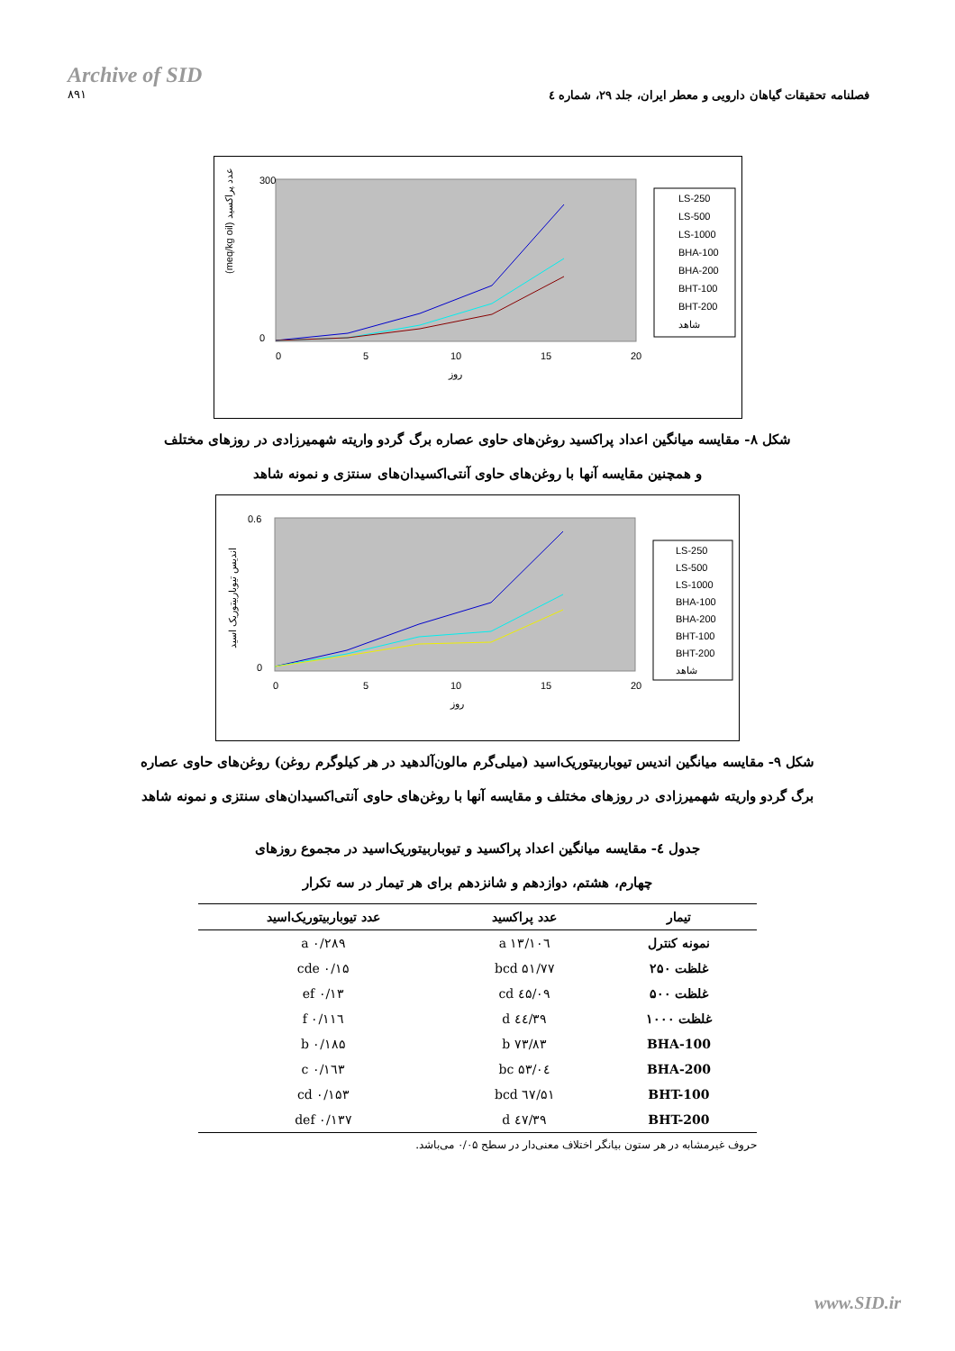Archive of SID
۸۹۱
فصلنامه تحقیقات گیاهان دارویی و معطر ایران، جلد ۲۹، شماره ٤
300
0
0
5
10
15
20
روز
(meq/kg oil) عدد پراکسید
LS-250
LS-500
LS-1000
BHA-100
BHA-200
BHT-100
BHT-200
شاهد
شکل ۸- مقایسه میانگین اعداد پراکسید روغن‌های حاوی عصاره برگ گردو واریته شهمیرزادی در روزهای مختلف
و همچنین مقایسه آنها با روغن‌های حاوی آنتی‌اکسیدان‌های سنتزی و نمونه شاهد
0.6
0
0
5
10
15
20
روز
اندیس تیوباربیتوریک اسید
LS-250
LS-500
LS-1000
BHA-100
BHA-200
BHT-100
BHT-200
شاهد
شکل ۹- مقایسه میانگین اندیس تیوباربیتوریک‌اسید (میلی‌گرم مالون‌آلدهید در هر کیلوگرم روغن) روغن‌های حاوی عصاره
برگ گردو واریته شهمیرزادی در روزهای مختلف و مقایسه آنها با روغن‌های حاوی آنتی‌اکسیدان‌های سنتزی و نمونه شاهد
جدول ٤- مقایسه میانگین اعداد پراکسید و تیوباربیتوریک‌اسید در مجموع روزهای
چهارم، هشتم، دوازدهم و شانزدهم برای هر تیمار در سه تکرار
| تیمار | عدد پراکسید | عدد تیوباربیتوریک‌اسید |
| --- | --- | --- |
| نمونه کنترل | ۱۰٦/۱۳ a | ۰/۲۸۹ a |
| غلظت ۲۵۰ | ۵۱/۷۷ bcd | ۰/۱۵ cde |
| غلظت ۵۰۰ | ٤۵/۰۹ cd | ۰/۱۳ ef |
| غلظت ۱۰۰۰ | ۳۹/٤٤ d | ۰/۱۱٦ f |
| BHA-100 | ۷۳/۸۳ b | ۰/۱۸۵ b |
| BHA-200 | ۵۳/۰٤ bc | ۰/۱٦۳ c |
| BHT-100 | ۵۱/٦۷ bcd | ۰/۱۵۳ cd |
| BHT-200 | ۳۹/٤۷ d | ۰/۱۳۷ def |
حروف غیرمشابه در هر ستون بیانگر اختلاف معنی‌دار در سطح ۰/۰۵ می‌باشد.
www.SID.ir